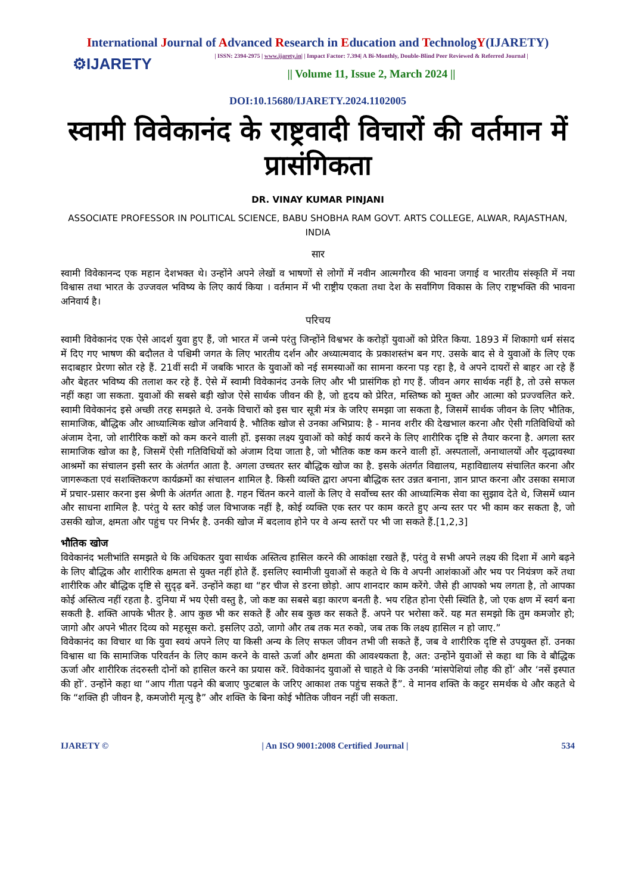International Journal of Advanced Research in Education and TechnologY(IJARETY)
⚙IJARETY
| ISSN: 2394-2975 | www.ijarety.in| | Impact Factor: 7.394| A Bi-Monthly, Double-Blind Peer Reviewed & Referred Journal |
|| Volume 11, Issue 2, March 2024 ||
DOI:10.15680/IJARETY.2024.1102005
स्वामी विवेकानंद के राष्ट्रवादी विचारों की वर्तमान में प्रासंगिकता
DR. VINAY KUMAR PINJANI
ASSOCIATE PROFESSOR IN POLITICAL SCIENCE, BABU SHOBHA RAM GOVT. ARTS COLLEGE, ALWAR, RAJASTHAN, INDIA
सार
स्वामी विवेकानन्द एक महान देशभक्त थे। उन्होंने अपने लेखों व भाषणों से लोगों में नवीन आत्मगौरव की भावना जगाई व भारतीय संस्कृति में नया विश्वास तथा भारत के उज्जवल भविष्य के लिए कार्य किया । वर्तमान में भी राष्ट्रीय एकता तथा देश के सर्वांगिण विकास के लिए राष्ट्रभक्ति की भावना अनिवार्य है।
परिचय
स्वामी विवेकानंद एक ऐसे आदर्श युवा हुए हैं, जो भारत में जन्मे परंतु जिन्होंने विश्वभर के करोड़ों युवाओं को प्रेरित किया. 1893 में शिकागो धर्म संसद में दिए गए भाषण की बदौलत वे पश्चिमी जगत के लिए भारतीय दर्शन और अध्यात्मवाद के प्रकाशस्तंभ बन गए. उसके बाद से वे युवाओं के लिए एक सदाबहार प्रेरणा स्रोत रहे हैं. 21वीं सदी में जबकि भारत के युवाओं को नई समस्याओं का सामना करना पड़ रहा है, वे अपने दायरों से बाहर आ रहे हैं और बेहतर भविष्य की तलाश कर रहे हैं. ऐसे में स्वामी विवेकानंद उनके लिए और भी प्रासंगिक हो गए हैं. जीवन अगर सार्थक नहीं है, तो उसे सफल नहीं कहा जा सकता. युवाओं की सबसे बड़ी खोज ऐसे सार्थक जीवन की है, जो हृदय को प्रेरित, मस्तिष्क को मुक्त और आत्मा को प्रज्ज्वलित करे. स्वामी विवेकानंद इसे अच्छी तरह समझते थे. उनके विचारों को इस चार सूत्री मंत्र के जरिए समझा जा सकता है, जिसमें सार्थक जीवन के लिए भौतिक, सामाजिक, बौद्धिक और आध्यात्मिक खोज अनिवार्य है. भौतिक खोज से उनका अभिप्राय: है - मानव शरीर की देखभाल करना और ऐसी गतिविधियों को अंजाम देना, जो शारीरिक कष्टों को कम करने वाली हों. इसका लक्ष्य युवाओं को कोई कार्य करने के लिए शारीरिक दृष्टि से तैयार करना है. अगला स्तर सामाजिक खोज का है, जिसमें ऐसी गतिविधियों को अंजाम दिया जाता है, जो भौतिक कष्ट कम करने वाली हों. अस्पतालों, अनाथालयों और वृद्धावस्था आश्रमों का संचालन इसी स्तर के अंतर्गत आता है. अगला उच्चतर स्तर बौद्धिक खोज का है. इसके अंतर्गत विद्यालय, महाविद्यालय संचालित करना और जागरूकता एवं सशक्तिकरण कार्यक्रमों का संचालन शामिल है. किसी व्यक्ति द्वारा अपना बौद्धिक स्तर उन्नत बनाना, ज्ञान प्राप्त करना और उसका समाज में प्रचार-प्रसार करना इस श्रेणी के अंतर्गत आता है. गहन चिंतन करने वालों के लिए वे सर्वोच्च स्तर की आध्यात्मिक सेवा का सुझाव देते थे, जिसमें ध्यान और साधना शामिल है. परंतु ये स्तर कोई जल विभाजक नहीं है, कोई व्यक्ति एक स्तर पर काम करते हुए अन्य स्तर पर भी काम कर सकता है, जो उसकी खोज, क्षमता और पहुंच पर निर्भर है. उनकी खोज में बदलाव होने पर वे अन्य स्तरों पर भी जा सकते हैं.[1,2,3]
भौतिक खोज
विवेकानंद भलीभांति समझते थे कि अधिकतर युवा सार्थक अस्तित्व हासिल करने की आकांक्षा रखते हैं, परंतु वे सभी अपने लक्ष्य की दिशा में आगे बढ़ने के लिए बौद्धिक और शारीरिक क्षमता से युक्त नहीं होते हैं. इसलिए स्वामीजी युवाओं से कहते थे कि वे अपनी आशंकाओं और भय पर नियंत्रण करें तथा शारीरिक और बौद्धिक दृष्टि से सुदृढ़ बनें. उन्होंने कहा था “हर चीज से डरना छोड़ो. आप शानदार काम करेंगे. जैसे ही आपको भय लगता है, तो आपका कोई अस्तित्व नहीं रहता है. दुनिया में भय ऐसी वस्तु है, जो कष्ट का सबसे बड़ा कारण बनती है. भय रहित होना ऐसी स्थिति है, जो एक क्षण में स्वर्ग बना सकती है. शक्ति आपके भीतर है. आप कुछ भी कर सकते हैं और सब कुछ कर सकते हैं. अपने पर भरोसा करें. यह मत समझो कि तुम कमजोर हो; जागो और अपने भीतर दिव्य को महसूस करो. इसलिए उठो, जागो और तब तक मत रुको, जब तक कि लक्ष्य हासिल न हो जाए.”
विवेकानंद का विचार था कि युवा स्वयं अपने लिए या किसी अन्य के लिए सफल जीवन तभी जी सकते हैं, जब वे शारीरिक दृष्टि से उपयुक्त हों. उनका विश्वास था कि सामाजिक परिवर्तन के लिए काम करने के वास्ते ऊर्जा और क्षमता की आवश्यकता है, अत: उन्होंने युवाओं से कहा था कि वे बौद्धिक ऊर्जा और शारीरिक तंदरुस्ती दोनों को हासिल करने का प्रयास करें. विवेकानंद युवाओं से चाहते थे कि उनकी ‘मांसपेशियां लौह की हों’ और ‘नसें इस्पात की हों’. उन्होंने कहा था “आप गीता पढ़ने की बजाए फुटबाल के जरिए आकाश तक पहुंच सकते हैं”. वे मानव शक्ति के कट्टर समर्थक थे और कहते थे कि “शक्ति ही जीवन है, कमजोरी मृत्यु है” और शक्ति के बिना कोई भौतिक जीवन नहीं जी सकता.
IJARETY © | An ISO 9001:2008 Certified Journal | 534